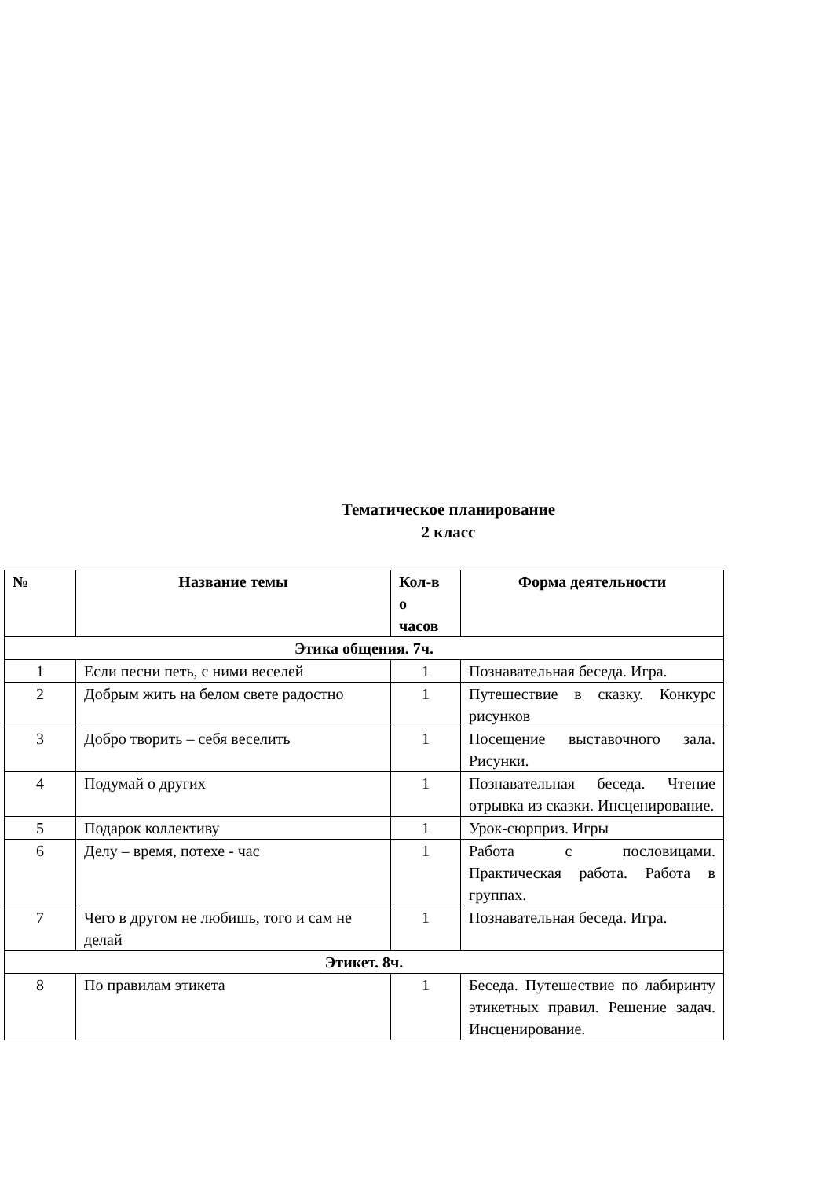Тематическое планирование
2 класс
| № | Название темы | Кол-в о часов | Форма деятельности |
| --- | --- | --- | --- |
| Этика общения. 7ч. | | | |
| 1 | Если песни петь, с ними веселей | 1 | Познавательная беседа. Игра. |
| 2 | Добрым жить на белом свете радостно | 1 | Путешествие в сказку. Конкурс рисунков |
| 3 | Добро творить – себя веселить | 1 | Посещение выставочного зала. Рисунки. |
| 4 | Подумай о других | 1 | Познавательная беседа. Чтение отрывка из сказки. Инсценирование. |
| 5 | Подарок коллективу | 1 | Урок-сюрприз. Игры |
| 6 | Делу – время, потехе - час | 1 | Работа с пословицами. Практическая работа. Работа в группах. |
| 7 | Чего в другом не любишь, того и сам не делай | 1 | Познавательная беседа. Игра. |
| Этикет. 8ч. | | | |
| 8 | По правилам этикета | 1 | Беседа. Путешествие по лабиринту этикетных правил. Решение задач. Инсценирование. |